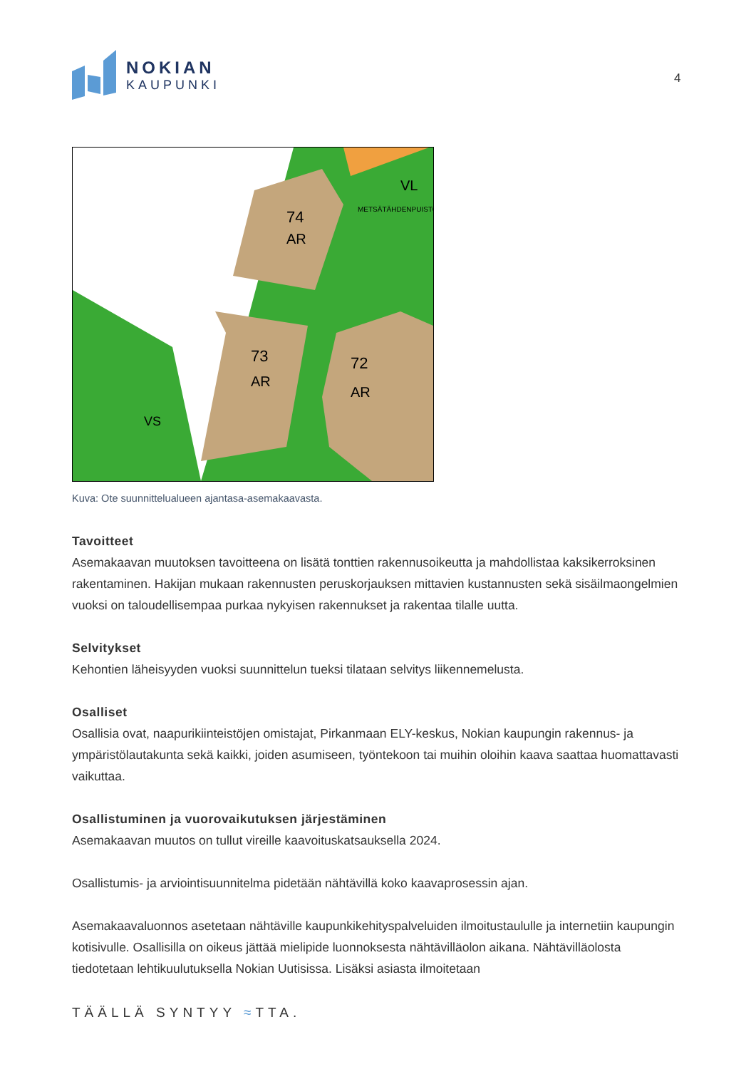NOKIAN
KAUPUNKI
4
74
AR
73
AR
72
AR
VL
METSÄTÄHDENPUISTO
VS
Kuva: Ote suunnittelualueen ajantasa-asemakaavasta.
Tavoitteet
Asemakaavan muutoksen tavoitteena on lisätä tonttien rakennusoikeutta ja mahdollistaa kaksikerroksinen rakentaminen. Hakijan mukaan rakennusten peruskorjauksen mittavien kustannusten sekä sisäilmaongelmien vuoksi on taloudellisempaa purkaa nykyisen rakennukset ja rakentaa tilalle uutta.
Selvitykset
Kehontien läheisyyden vuoksi suunnittelun tueksi tilataan selvitys liikennemelusta.
Osalliset
Osallisia ovat, naapurikiinteistöjen omistajat, Pirkanmaan ELY-keskus, Nokian kaupungin rakennus- ja ympäristölautakunta sekä kaikki, joiden asumiseen, työntekoon tai muihin oloihin kaava saattaa huomattavasti vaikuttaa.
Osallistuminen ja vuorovaikutuksen järjestäminen
Asemakaavan muutos on tullut vireille kaavoituskatsauksella 2024.
Osallistumis- ja arviointisuunnitelma pidetään nähtävillä koko kaavaprosessin ajan.
Asemakaavaluonnos asetetaan nähtäville kaupunkikehityspalveluiden ilmoitustaululle ja internetiin kaupungin kotisivulle. Osallisilla on oikeus jättää mielipide luonnoksesta nähtävilläolon aikana. Nähtävilläolosta tiedotetaan lehtikuulutuksella Nokian Uutisissa. Lisäksi asiasta ilmoitetaan
TÄÄLLÄ SYNTYY ≈TTA.